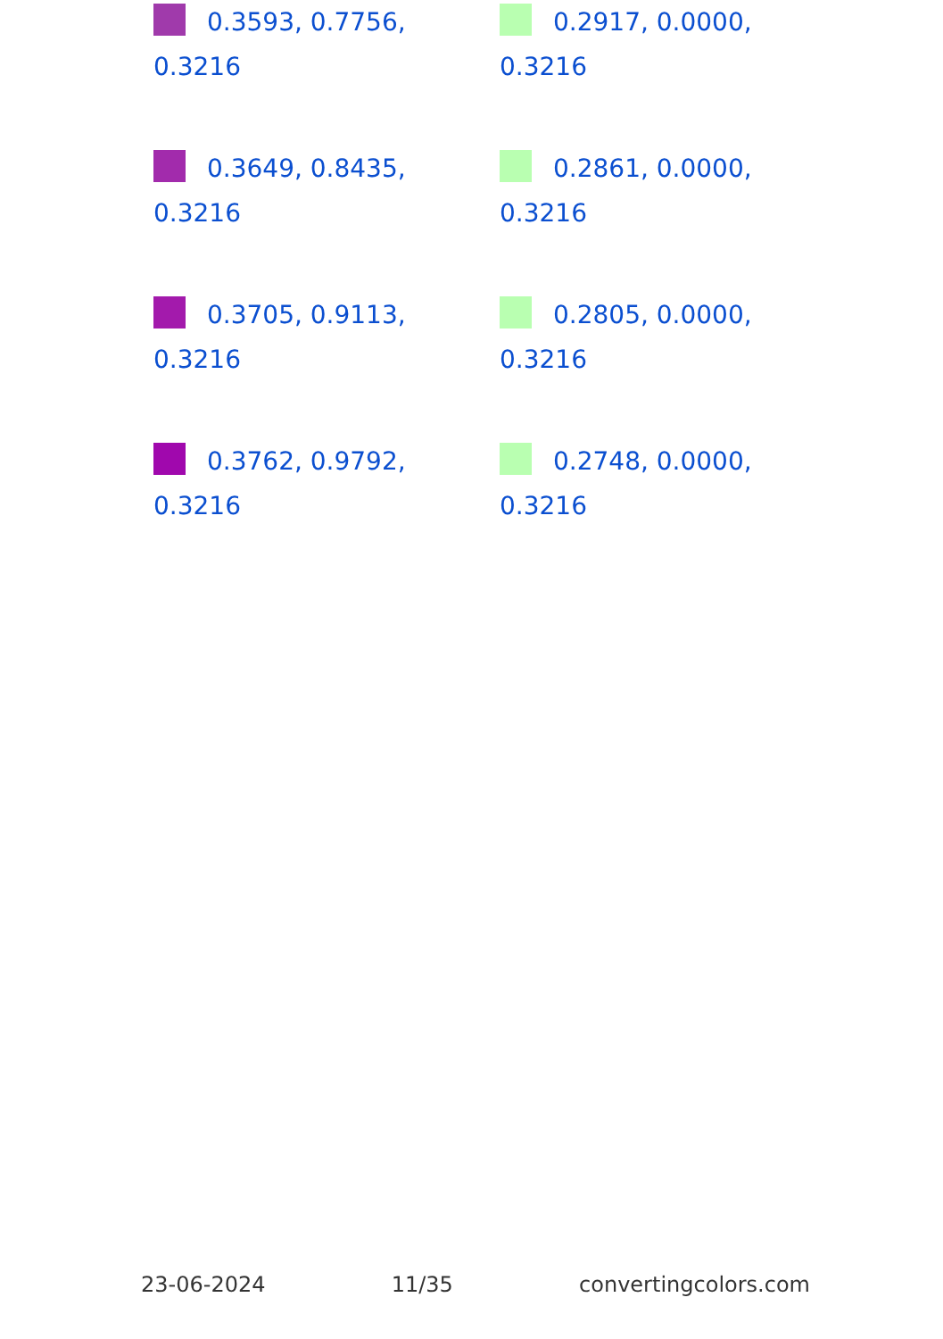0.3593, 0.7756, 0.3216
0.2917, 0.0000, 0.3216
0.3649, 0.8435, 0.3216
0.2861, 0.0000, 0.3216
0.3705, 0.9113, 0.3216
0.2805, 0.0000, 0.3216
0.3762, 0.9792, 0.3216
0.2748, 0.0000, 0.3216
23-06-2024 11/35 convertingcolors.com